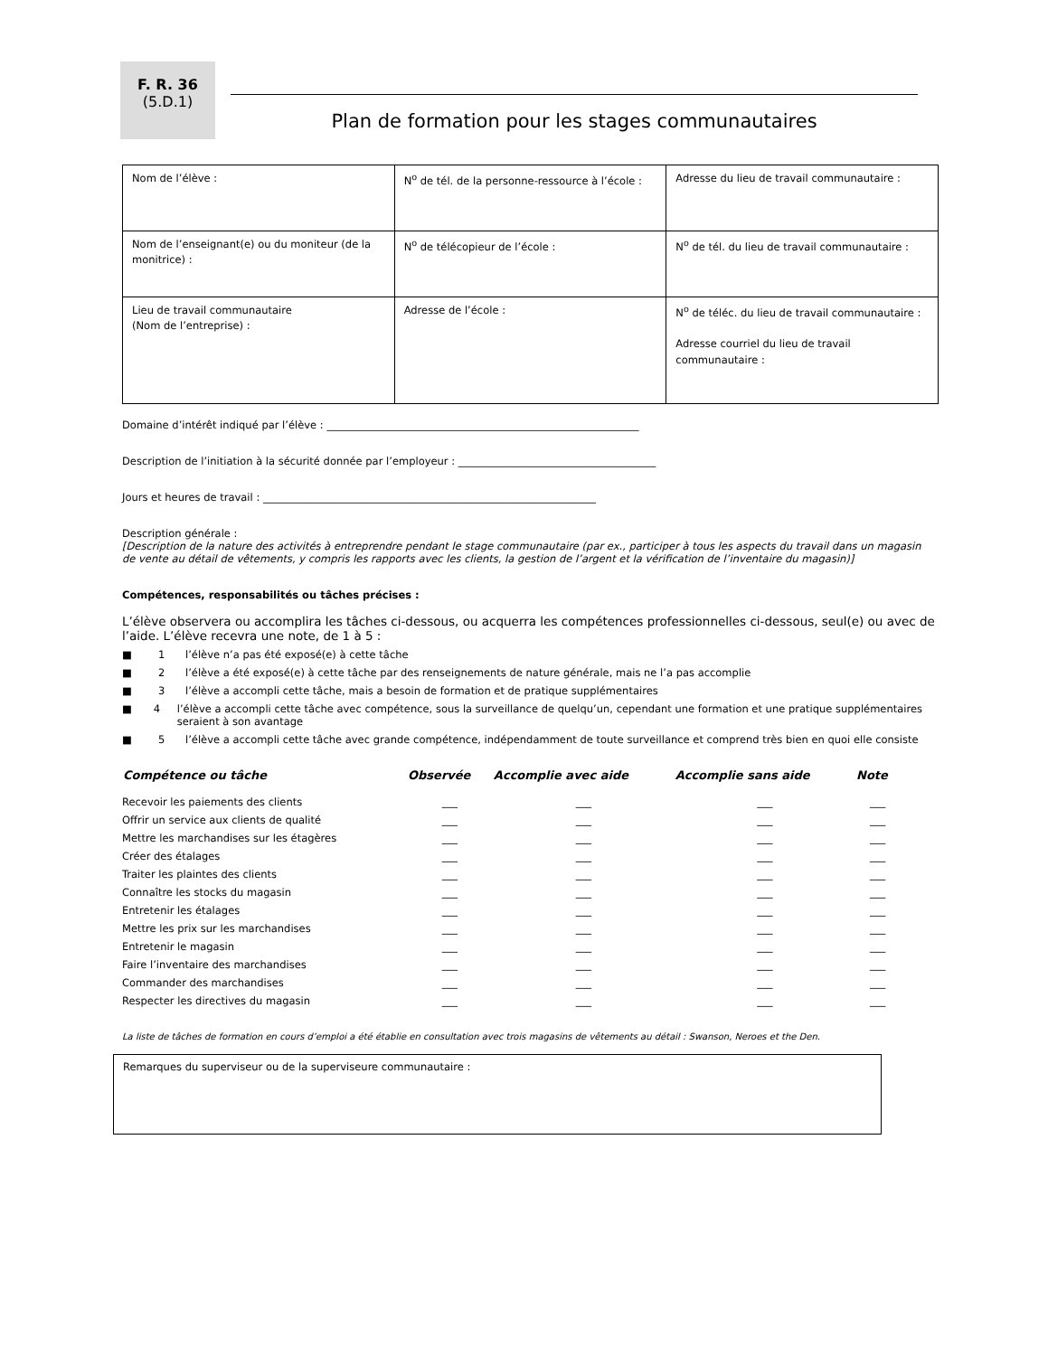F. R. 36
(5.D.1)
Plan de formation pour les stages communautaires
| Nom de l’élève : | N<sup>o</sup> de tél. de la personne-ressource à l’école : | Adresse du lieu de travail communautaire : |
| Nom de l’enseignant(e) ou du moniteur (de la monitrice) : | N<sup>o</sup> de télécopieur de l’école : | N<sup>o</sup> de tél. du lieu de travail communautaire : |
| Lieu de travail communautaire (Nom de l’entreprise) : | Adresse de l’école : | N<sup>o</sup> de téléc. du lieu de travail communautaire : Adresse courriel du lieu de travail communautaire : |
Domaine d’intérêt indiqué par l’élève : ____________________________________________________________
Description de l’initiation à la sécurité donnée par l’employeur : ______________________________________
Jours et heures de travail : ________________________________________________________________
Description générale :
[Description de la nature des activités à entreprendre pendant le stage communautaire (par ex., participer à tous les aspects du travail dans un magasin de vente au détail de vêtements, y compris les rapports avec les clients, la gestion de l’argent et la vérification de l’inventaire du magasin)]
Compétences, responsabilités ou tâches précises :
L’élève observera ou accomplira les tâches ci-dessous, ou acquerra les compétences professionnelles ci-dessous, seul(e) ou avec de l’aide. L’élève recevra une note, de 1 à 5 :
■ 1 l’élève n’a pas été exposé(e) à cette tâche
■ 2 l’élève a été exposé(e) à cette tâche par des renseignements de nature générale, mais ne l’a pas accomplie
■ 3 l’élève a accompli cette tâche, mais a besoin de formation et de pratique supplémentaires
■ 4 l’élève a accompli cette tâche avec compétence, sous la surveillance de quelqu’un, cependant une formation et une pratique supplémentaires seraient à son avantage
■ 5 l’élève a accompli cette tâche avec grande compétence, indépendamment de toute surveillance et comprend très bien en quoi elle consiste
| Compétence ou tâche | Observée | Accomplie avec aide | Accomplie sans aide | Note |
| --- | --- | --- | --- | --- |
| Recevoir les paiements des clients | ___ | ___ | ___ | ___ |
| Offrir un service aux clients de qualité | ___ | ___ | ___ | ___ |
| Mettre les marchandises sur les étagères | ___ | ___ | ___ | ___ |
| Créer des étalages | ___ | ___ | ___ | ___ |
| Traiter les plaintes des clients | ___ | ___ | ___ | ___ |
| Connaître les stocks du magasin | ___ | ___ | ___ | ___ |
| Entretenir les étalages | ___ | ___ | ___ | ___ |
| Mettre les prix sur les marchandises | ___ | ___ | ___ | ___ |
| Entretenir le magasin | ___ | ___ | ___ | ___ |
| Faire l’inventaire des marchandises | ___ | ___ | ___ | ___ |
| Commander des marchandises | ___ | ___ | ___ | ___ |
| Respecter les directives du magasin | ___ | ___ | ___ | ___ |
La liste de tâches de formation en cours d’emploi a été établie en consultation avec trois magasins de vêtements au détail : Swanson, Neroes et the Den.
Remarques du superviseur ou de la superviseure communautaire :